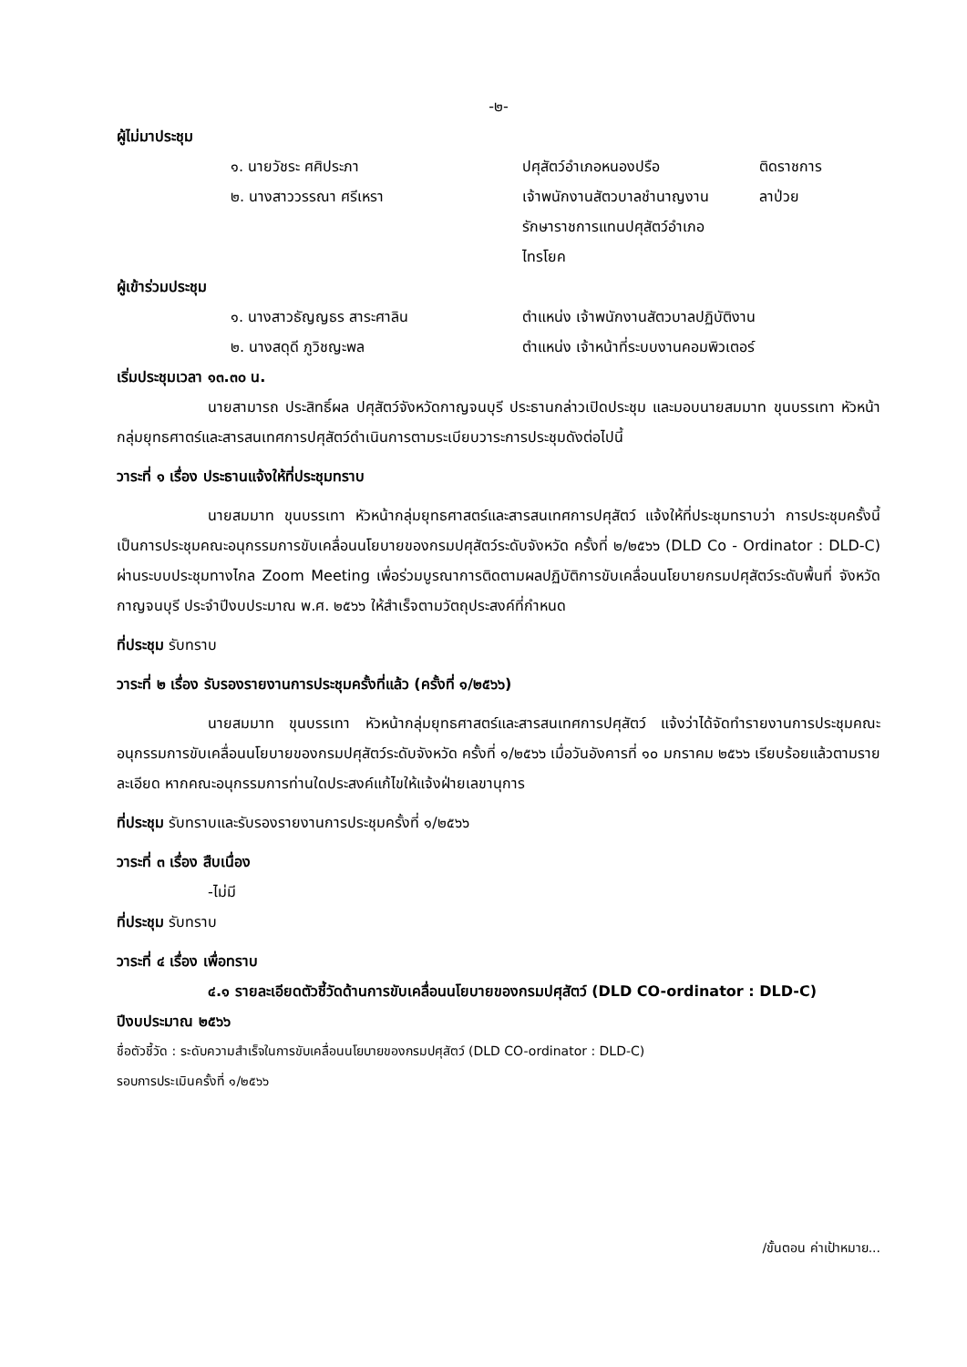-๒-
ผู้ไม่มาประชุม
| ๑. นายวัชระ ศศิประภา | ปศุสัตว์อำเภอหนองปรือ | ติดราชการ |
| ๒. นางสาววรรณา ศรีเหรา | เจ้าพนักงานสัตวบาลชำนาญงาน รักษาราชการแทนปศุสัตว์อำเภอ ไทรโยค | ลาป่วย |
ผู้เข้าร่วมประชุม
| ๑. นางสาวธัญญธร สาระศาลิน | ตำแหน่ง เจ้าพนักงานสัตวบาลปฏิบัติงาน |
| ๒. นางสดุดี ภูวิชญะพล | ตำแหน่ง เจ้าหน้าที่ระบบงานคอมพิวเตอร์ |
เริ่มประชุมเวลา ๑๓.๓๐ น.
นายสามารถ ประสิทธิ์ผล ปศุสัตว์จังหวัดกาญจนบุรี ประธานกล่าวเปิดประชุม และมอบนายสมมาท ขุนบรรเทา หัวหน้ากลุ่มยุทธศาตร์และสารสนเทศการปศุสัตว์ดำเนินการตามระเบียบวาระการประชุมดังต่อไปนี้
วาระที่ ๑ เรื่อง ประธานแจ้งให้ที่ประชุมทราบ
นายสมมาท ขุนบรรเทา หัวหน้ากลุ่มยุทธศาสตร์และสารสนเทศการปศุสัตว์ แจ้งให้ที่ประชุมทราบว่า การประชุมครั้งนี้เป็นการประชุมคณะอนุกรรมการขับเคลื่อนนโยบายของกรมปศุสัตว์ระดับจังหวัด ครั้งที่ ๒/๒๕๖๖ (DLD Co - Ordinator : DLD-C) ผ่านระบบประชุมทางไกล Zoom Meeting เพื่อร่วมบูรณาการติดตามผลปฏิบัติการขับเคลื่อนนโยบายกรมปศุสัตว์ระดับพื้นที่ จังหวัดกาญจนบุรี ประจำปีงบประมาณ พ.ศ. ๒๕๖๖ ให้สำเร็จตามวัตถุประสงค์ที่กำหนด
ที่ประชุม รับทราบ
วาระที่ ๒ เรื่อง รับรองรายงานการประชุมครั้งที่แล้ว (ครั้งที่ ๑/๒๕๖๖)
นายสมมาท ขุนบรรเทา หัวหน้ากลุ่มยุทธศาสตร์และสารสนเทศการปศุสัตว์ แจ้งว่าได้จัดทำรายงานการประชุมคณะอนุกรรมการขับเคลื่อนนโยบายของกรมปศุสัตว์ระดับจังหวัด ครั้งที่ ๑/๒๕๖๖ เมื่อวันอังคารที่ ๑๐ มกราคม ๒๕๖๖ เรียบร้อยแล้วตามรายละเอียด หากคณะอนุกรรมการท่านใดประสงค์แก้ไขให้แจ้งฝ่ายเลขานุการ
ที่ประชุม รับทราบและรับรองรายงานการประชุมครั้งที่ ๑/๒๕๖๖
วาระที่ ๓ เรื่อง สืบเนื่อง
-ไม่มี
ที่ประชุม รับทราบ
วาระที่ ๔ เรื่อง เพื่อทราบ
๔.๑ รายละเอียดตัวชี้วัดด้านการขับเคลื่อนนโยบายของกรมปศุสัตว์ (DLD CO-ordinator : DLD-C)
ปีงบประมาณ ๒๕๖๖
ชื่อตัวชี้วัด : ระดับความสำเร็จในการขับเคลื่อนนโยบายของกรมปศุสัตว์ (DLD CO-ordinator : DLD-C)
รอบการประเมินครั้งที่ ๑/๒๕๖๖
/ขั้นตอน ค่าเป้าหมาย...